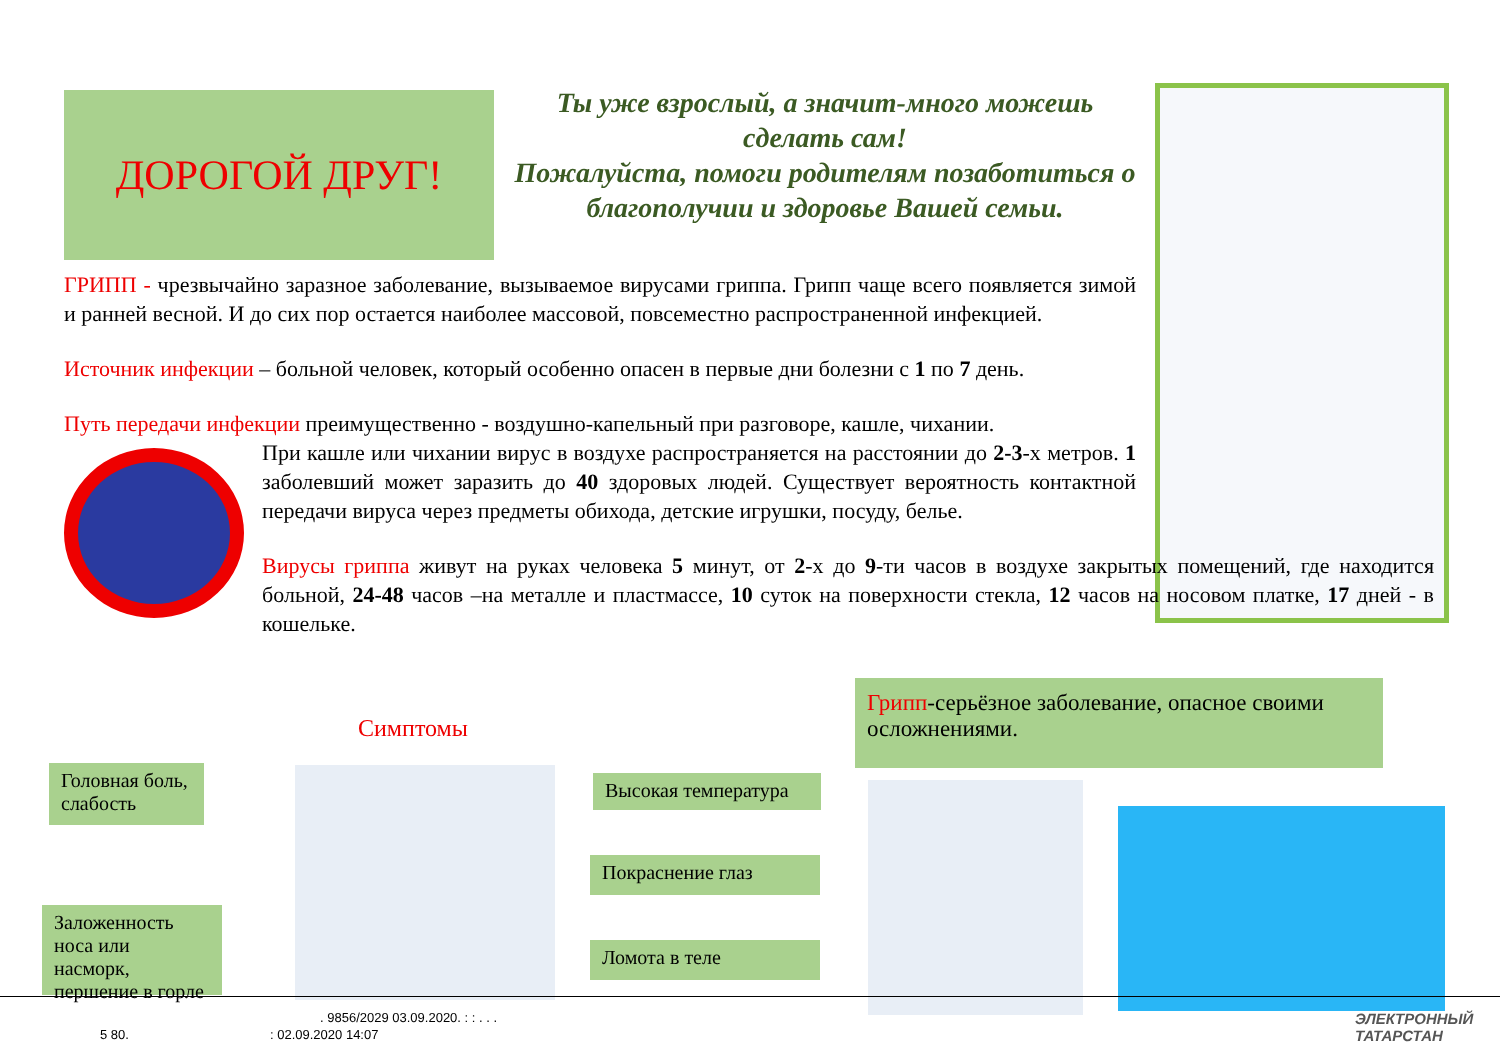ДОРОГОЙ ДРУГ!
Ты уже взрослый, а значит-много можешь сделать сам!
Пожалуйста, помоги родителям позаботиться о благополучии и здоровье Вашей семьи.
ГРИПП - чрезвычайно заразное заболевание, вызываемое вирусами гриппа. Грипп чаще всего появляется зимой и ранней весной. И до сих пор остается наиболее массовой, повсеместно распространенной инфекцией.
Источник инфекции – больной человек, который особенно опасен в первые дни болезни с 1 по 7 день.
Путь передачи инфекции преимущественно - воздушно-капельный при разговоре, кашле, чихании.
При кашле или чихании вирус в воздухе распространяется на расстоянии до 2-3-х метров. 1 заболевший может заразить до 40 здоровых людей. Существует вероятность контактной передачи вируса через предметы обихода, детские игрушки, посуду, белье.
Вирусы гриппа живут на руках человека 5 минут, от 2-х до 9-ти часов в воздухе закрытых помещений, где находится больной, 24-48 часов –на металле и пластмассе, 10 суток на поверхности стекла, 12 часов на носовом платке, 17 дней - в кошельке.
Грипп-серьёзное заболевание, опасное своими осложнениями.
Симптомы
Головная боль, слабость
Заложенность носа или насморк, першение в горле
Высокая температура
Покраснение глаз
Ломота в теле
. 9856/2029 03.09.2020. : : . . .
5 80. : 02.09.2020 14:07
ЭЛЕКТРОННЫЙ
ТАТАРСТАН